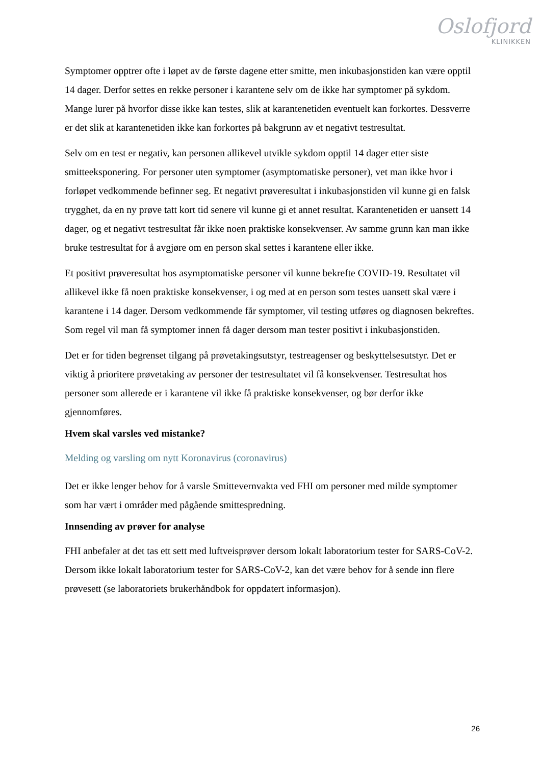Oslofjord
KLINIKKEN
Symptomer opptrer ofte i løpet av de første dagene etter smitte, men inkubasjonstiden kan være opptil 14 dager. Derfor settes en rekke personer i karantene selv om de ikke har symptomer på sykdom. Mange lurer på hvorfor disse ikke kan testes, slik at karantenetiden eventuelt kan forkortes. Dessverre er det slik at karantenetiden ikke kan forkortes på bakgrunn av et negativt testresultat.
Selv om en test er negativ, kan personen allikevel utvikle sykdom opptil 14 dager etter siste smitteeksponering. For personer uten symptomer (asymptomatiske personer), vet man ikke hvor i forløpet vedkommende befinner seg. Et negativt prøveresultat i inkubasjonstiden vil kunne gi en falsk trygghet, da en ny prøve tatt kort tid senere vil kunne gi et annet resultat. Karantenetiden er uansett 14 dager, og et negativt testresultat får ikke noen praktiske konsekvenser. Av samme grunn kan man ikke bruke testresultat for å avgjøre om en person skal settes i karantene eller ikke.
Et positivt prøveresultat hos asymptomatiske personer vil kunne bekrefte COVID-19. Resultatet vil allikevel ikke få noen praktiske konsekvenser, i og med at en person som testes uansett skal være i karantene i 14 dager. Dersom vedkommende får symptomer, vil testing utføres og diagnosen bekreftes. Som regel vil man få symptomer innen få dager dersom man tester positivt i inkubasjonstiden.
Det er for tiden begrenset tilgang på prøvetakingsutstyr, testreagenser og beskyttelsesutstyr. Det er viktig å prioritere prøvetaking av personer der testresultatet vil få konsekvenser. Testresultat hos personer som allerede er i karantene vil ikke få praktiske konsekvenser, og bør derfor ikke gjennomføres.
Hvem skal varsles ved mistanke?
Melding og varsling om nytt Koronavirus (coronavirus)
Det er ikke lenger behov for å varsle Smittevernvakta ved FHI om personer med milde symptomer som har vært i områder med pågående smittespredning.
Innsending av prøver for analyse
FHI anbefaler at det tas ett sett med luftveisprøver dersom lokalt laboratorium tester for SARS-CoV-2. Dersom ikke lokalt laboratorium tester for SARS-CoV-2, kan det være behov for å sende inn flere prøvesett (se laboratoriets brukerhåndbok for oppdatert informasjon).
26